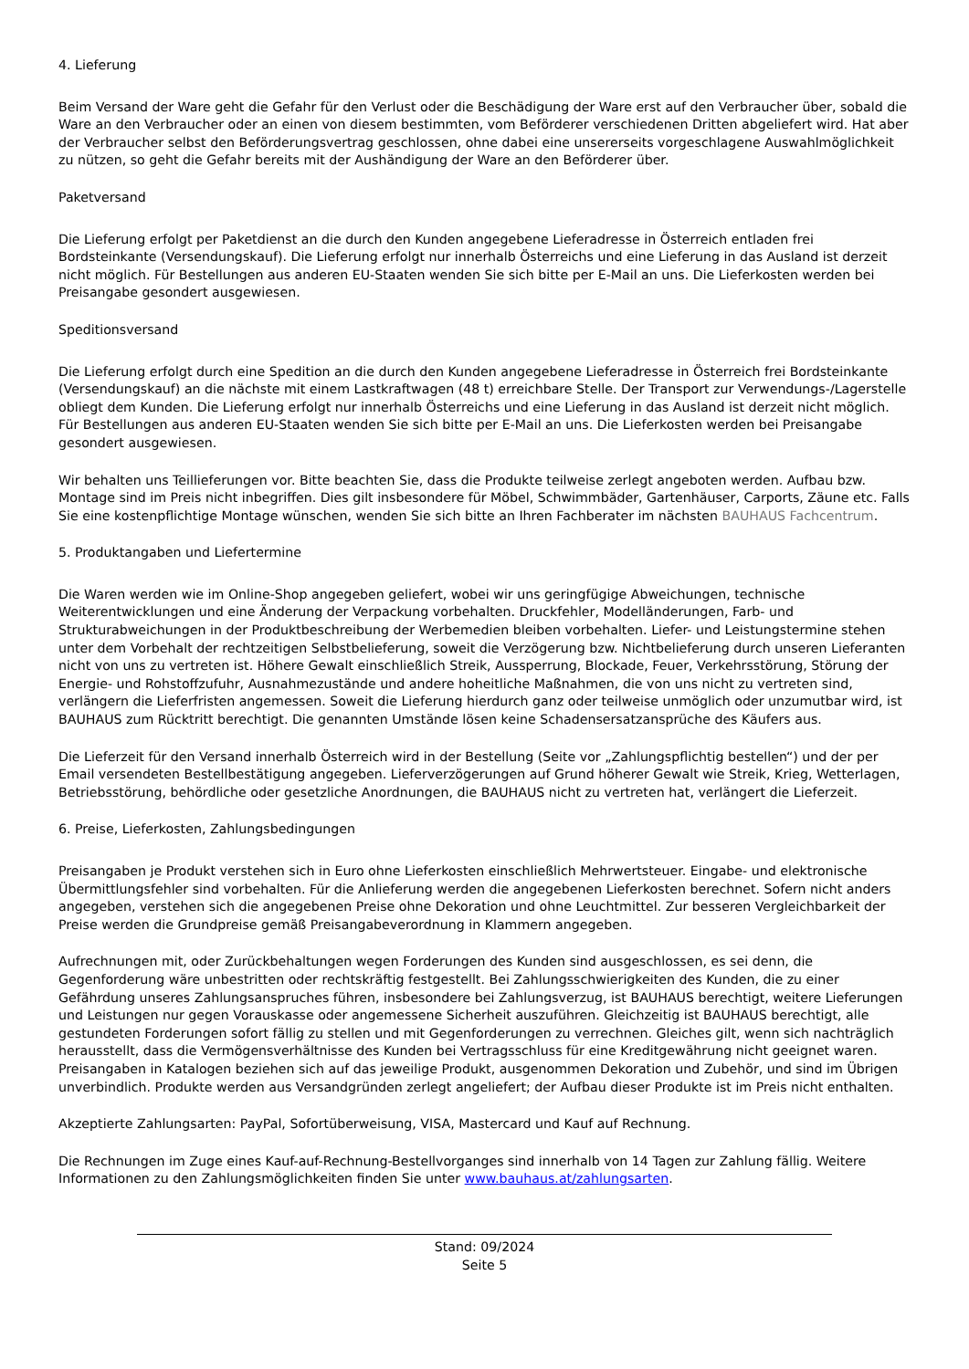4. Lieferung
Beim Versand der Ware geht die Gefahr für den Verlust oder die Beschädigung der Ware erst auf den Verbraucher über, sobald die Ware an den Verbraucher oder an einen von diesem bestimmten, vom Beförderer verschiedenen Dritten abgeliefert wird. Hat aber der Verbraucher selbst den Beförderungsvertrag geschlossen, ohne dabei eine unsererseits vorgeschlagene Auswahlmöglichkeit zu nützen, so geht die Gefahr bereits mit der Aushändigung der Ware an den Beförderer über.
Paketversand
Die Lieferung erfolgt per Paketdienst an die durch den Kunden angegebene Lieferadresse in Österreich entladen frei Bordsteinkante (Versendungskauf). Die Lieferung erfolgt nur innerhalb Österreichs und eine Lieferung in das Ausland ist derzeit nicht möglich. Für Bestellungen aus anderen EU-Staaten wenden Sie sich bitte per E-Mail an uns. Die Lieferkosten werden bei Preisangabe gesondert ausgewiesen.
Speditionsversand
Die Lieferung erfolgt durch eine Spedition an die durch den Kunden angegebene Lieferadresse in Österreich frei Bordsteinkante (Versendungskauf) an die nächste mit einem Lastkraftwagen (48 t) erreichbare Stelle. Der Transport zur Verwendungs-/Lagerstelle obliegt dem Kunden. Die Lieferung erfolgt nur innerhalb Österreichs und eine Lieferung in das Ausland ist derzeit nicht möglich. Für Bestellungen aus anderen EU-Staaten wenden Sie sich bitte per E-Mail an uns. Die Lieferkosten werden bei Preisangabe gesondert ausgewiesen.
Wir behalten uns Teillieferungen vor. Bitte beachten Sie, dass die Produkte teilweise zerlegt angeboten werden. Aufbau bzw. Montage sind im Preis nicht inbegriffen. Dies gilt insbesondere für Möbel, Schwimmbäder, Gartenhäuser, Carports, Zäune etc. Falls Sie eine kostenpflichtige Montage wünschen, wenden Sie sich bitte an Ihren Fachberater im nächsten BAUHAUS Fachcentrum.
5. Produktangaben und Liefertermine
Die Waren werden wie im Online-Shop angegeben geliefert, wobei wir uns geringfügige Abweichungen, technische Weiterentwicklungen und eine Änderung der Verpackung vorbehalten. Druckfehler, Modelländerungen, Farb- und Strukturabweichungen in der Produktbeschreibung der Werbemedien bleiben vorbehalten. Liefer- und Leistungstermine stehen unter dem Vorbehalt der rechtzeitigen Selbstbelieferung, soweit die Verzögerung bzw. Nichtbelieferung durch unseren Lieferanten nicht von uns zu vertreten ist. Höhere Gewalt einschließlich Streik, Aussperrung, Blockade, Feuer, Verkehrsstörung, Störung der Energie- und Rohstoffzufuhr, Ausnahmezustände und andere hoheitliche Maßnahmen, die von uns nicht zu vertreten sind, verlängern die Lieferfristen angemessen. Soweit die Lieferung hierdurch ganz oder teilweise unmöglich oder unzumutbar wird, ist BAUHAUS zum Rücktritt berechtigt. Die genannten Umstände lösen keine Schadensersatzansprüche des Käufers aus.
Die Lieferzeit für den Versand innerhalb Österreich wird in der Bestellung (Seite vor „Zahlungspflichtig bestellen“) und der per Email versendeten Bestellbestätigung angegeben. Lieferverzögerungen auf Grund höherer Gewalt wie Streik, Krieg, Wetterlagen, Betriebsstörung, behördliche oder gesetzliche Anordnungen, die BAUHAUS nicht zu vertreten hat, verlängert die Lieferzeit.
6. Preise, Lieferkosten, Zahlungsbedingungen
Preisangaben je Produkt verstehen sich in Euro ohne Lieferkosten einschließlich Mehrwertsteuer. Eingabe- und elektronische Übermittlungsfehler sind vorbehalten. Für die Anlieferung werden die angegebenen Lieferkosten berechnet. Sofern nicht anders angegeben, verstehen sich die angegebenen Preise ohne Dekoration und ohne Leuchtmittel. Zur besseren Vergleichbarkeit der Preise werden die Grundpreise gemäß Preisangabeverordnung in Klammern angegeben.
Aufrechnungen mit, oder Zurückbehaltungen wegen Forderungen des Kunden sind ausgeschlossen, es sei denn, die Gegenforderung wäre unbestritten oder rechtskräftig festgestellt. Bei Zahlungsschwierigkeiten des Kunden, die zu einer Gefährdung unseres Zahlungsanspruches führen, insbesondere bei Zahlungsverzug, ist BAUHAUS berechtigt, weitere Lieferungen und Leistungen nur gegen Vorauskasse oder angemessene Sicherheit auszuführen. Gleichzeitig ist BAUHAUS berechtigt, alle gestundeten Forderungen sofort fällig zu stellen und mit Gegenforderungen zu verrechnen. Gleiches gilt, wenn sich nachträglich herausstellt, dass die Vermögensverhältnisse des Kunden bei Vertragsschluss für eine Kreditgewährung nicht geeignet waren. Preisangaben in Katalogen beziehen sich auf das jeweilige Produkt, ausgenommen Dekoration und Zubehör, und sind im Übrigen unverbindlich. Produkte werden aus Versandgründen zerlegt angeliefert; der Aufbau dieser Produkte ist im Preis nicht enthalten.
Akzeptierte Zahlungsarten: PayPal, Sofortüberweisung, VISA, Mastercard und Kauf auf Rechnung.
Die Rechnungen im Zuge eines Kauf-auf-Rechnung-Bestellvorganges sind innerhalb von 14 Tagen zur Zahlung fällig. Weitere Informationen zu den Zahlungsmöglichkeiten finden Sie unter www.bauhaus.at/zahlungsarten.
Stand: 09/2024
Seite 5